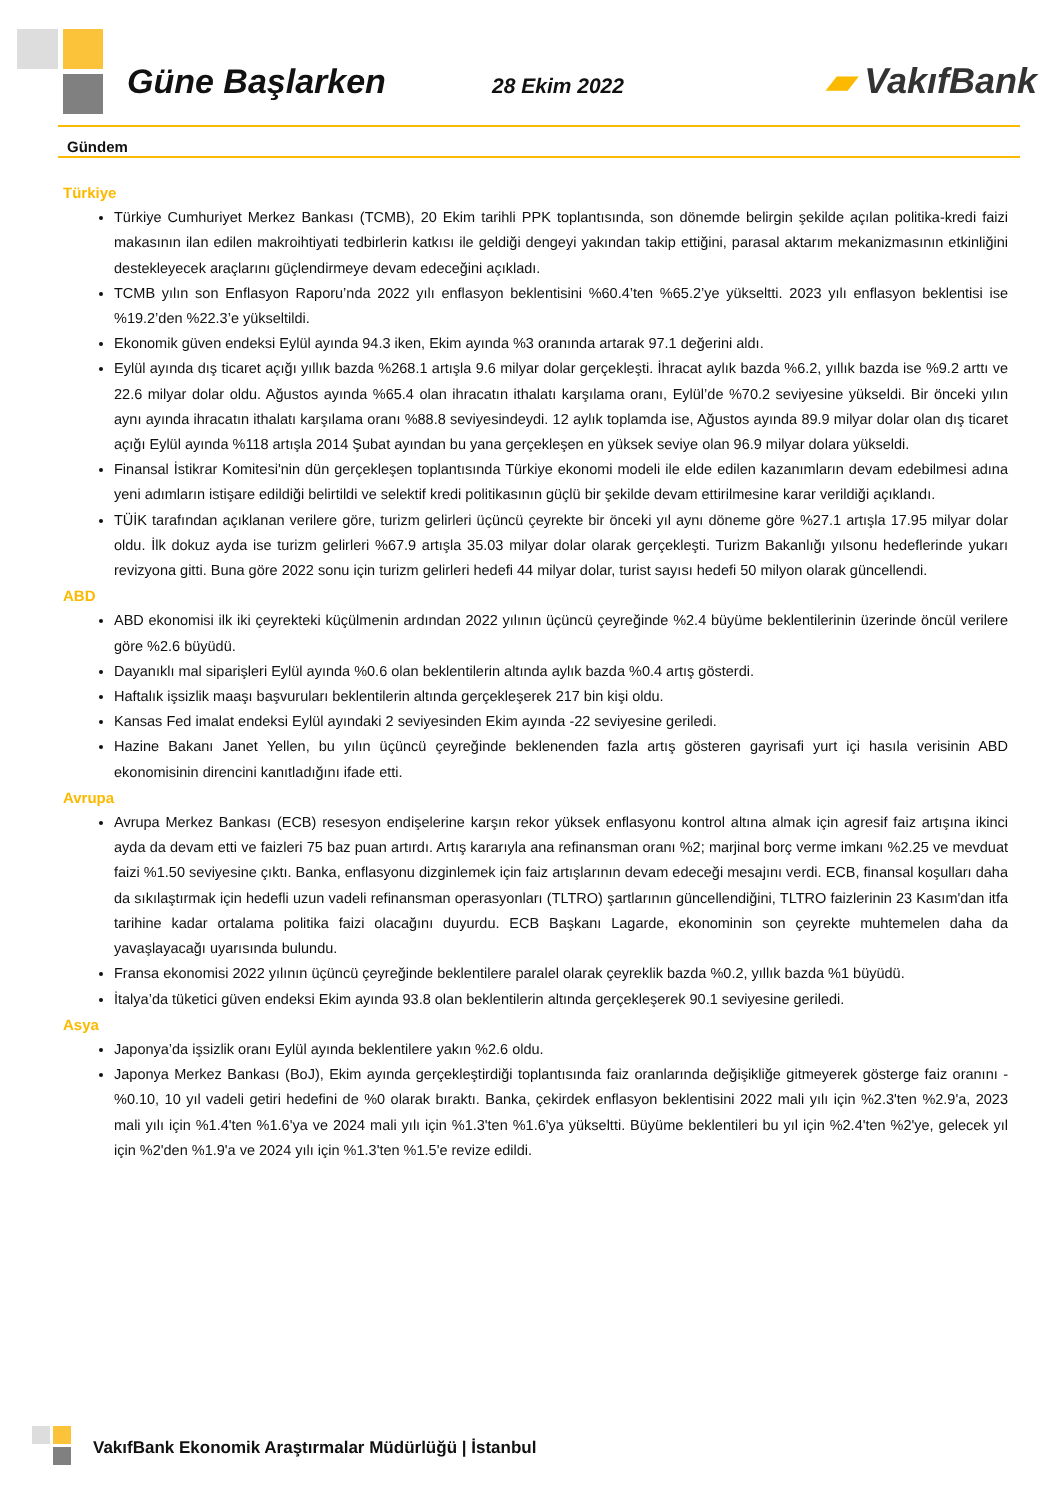Güne Başlarken
28 Ekim 2022
▰ VakıfBank
Gündem
Türkiye
Türkiye Cumhuriyet Merkez Bankası (TCMB), 20 Ekim tarihli PPK toplantısında, son dönemde belirgin şekilde açılan politika-kredi faizi makasının ilan edilen makroihtiyati tedbirlerin katkısı ile geldiği dengeyi yakından takip ettiğini, parasal aktarım mekanizmasının etkinliğini destekleyecek araçlarını güçlendirmeye devam edeceğini açıkladı.
TCMB yılın son Enflasyon Raporu’nda 2022 yılı enflasyon beklentisini %60.4’ten %65.2’ye yükseltti. 2023 yılı enflasyon beklentisi ise %19.2’den %22.3’e yükseltildi.
Ekonomik güven endeksi Eylül ayında 94.3 iken, Ekim ayında %3 oranında artarak 97.1 değerini aldı.
Eylül ayında dış ticaret açığı yıllık bazda %268.1 artışla 9.6 milyar dolar gerçekleşti. İhracat aylık bazda %6.2, yıllık bazda ise %9.2 arttı ve 22.6 milyar dolar oldu. Ağustos ayında %65.4 olan ihracatın ithalatı karşılama oranı, Eylül’de %70.2 seviyesine yükseldi. Bir önceki yılın aynı ayında ihracatın ithalatı karşılama oranı %88.8 seviyesindeydi. 12 aylık toplamda ise, Ağustos ayında 89.9 milyar dolar olan dış ticaret açığı Eylül ayında %118 artışla 2014 Şubat ayından bu yana gerçekleşen en yüksek seviye olan 96.9 milyar dolara yükseldi.
Finansal İstikrar Komitesi'nin dün gerçekleşen toplantısında Türkiye ekonomi modeli ile elde edilen kazanımların devam edebilmesi adına yeni adımların istişare edildiği belirtildi ve selektif kredi politikasının güçlü bir şekilde devam ettirilmesine karar verildiği açıklandı.
TÜİK tarafından açıklanan verilere göre, turizm gelirleri üçüncü çeyrekte bir önceki yıl aynı döneme göre %27.1 artışla 17.95 milyar dolar oldu. İlk dokuz ayda ise turizm gelirleri %67.9 artışla 35.03 milyar dolar olarak gerçekleşti. Turizm Bakanlığı yılsonu hedeflerinde yukarı revizyona gitti. Buna göre 2022 sonu için turizm gelirleri hedefi 44 milyar dolar, turist sayısı hedefi 50 milyon olarak güncellendi.
ABD
ABD ekonomisi ilk iki çeyrekteki küçülmenin ardından 2022 yılının üçüncü çeyreğinde %2.4 büyüme beklentilerinin üzerinde öncül verilere göre %2.6 büyüdü.
Dayanıklı mal siparişleri Eylül ayında %0.6 olan beklentilerin altında aylık bazda %0.4 artış gösterdi.
Haftalık işsizlik maaşı başvuruları beklentilerin altında gerçekleşerek 217 bin kişi oldu.
Kansas Fed imalat endeksi Eylül ayındaki 2 seviyesinden Ekim ayında -22 seviyesine geriledi.
Hazine Bakanı Janet Yellen, bu yılın üçüncü çeyreğinde beklenenden fazla artış gösteren gayrisafi yurt içi hasıla verisinin ABD ekonomisinin direncini kanıtladığını ifade etti.
Avrupa
Avrupa Merkez Bankası (ECB) resesyon endişelerine karşın rekor yüksek enflasyonu kontrol altına almak için agresif faiz artışına ikinci ayda da devam etti ve faizleri 75 baz puan artırdı. Artış kararıyla ana refinansman oranı %2; marjinal borç verme imkanı %2.25 ve mevduat faizi %1.50 seviyesine çıktı. Banka, enflasyonu dizginlemek için faiz artışlarının devam edeceği mesajını verdi. ECB, finansal koşulları daha da sıkılaştırmak için hedefli uzun vadeli refinansman operasyonları (TLTRO) şartlarının güncellendiğini, TLTRO faizlerinin 23 Kasım'dan itfa tarihine kadar ortalama politika faizi olacağını duyurdu. ECB Başkanı Lagarde, ekonominin son çeyrekte muhtemelen daha da yavaşlayacağı uyarısında bulundu.
Fransa ekonomisi 2022 yılının üçüncü çeyreğinde beklentilere paralel olarak çeyreklik bazda %0.2, yıllık bazda %1 büyüdü.
İtalya’da tüketici güven endeksi Ekim ayında 93.8 olan beklentilerin altında gerçekleşerek 90.1 seviyesine geriledi.
Asya
Japonya’da işsizlik oranı Eylül ayında beklentilere yakın %2.6 oldu.
Japonya Merkez Bankası (BoJ), Ekim ayında gerçekleştirdiği toplantısında faiz oranlarında değişikliğe gitmeyerek gösterge faiz oranını -%0.10, 10 yıl vadeli getiri hedefini de %0 olarak bıraktı. Banka, çekirdek enflasyon beklentisini 2022 mali yılı için %2.3'ten %2.9'a, 2023 mali yılı için %1.4'ten %1.6'ya ve 2024 mali yılı için %1.3'ten %1.6'ya yükseltti. Büyüme beklentileri bu yıl için %2.4'ten %2'ye, gelecek yıl için %2'den %1.9'a ve 2024 yılı için %1.3'ten %1.5'e revize edildi.
VakıfBank Ekonomik Araştırmalar Müdürlüğü | İstanbul